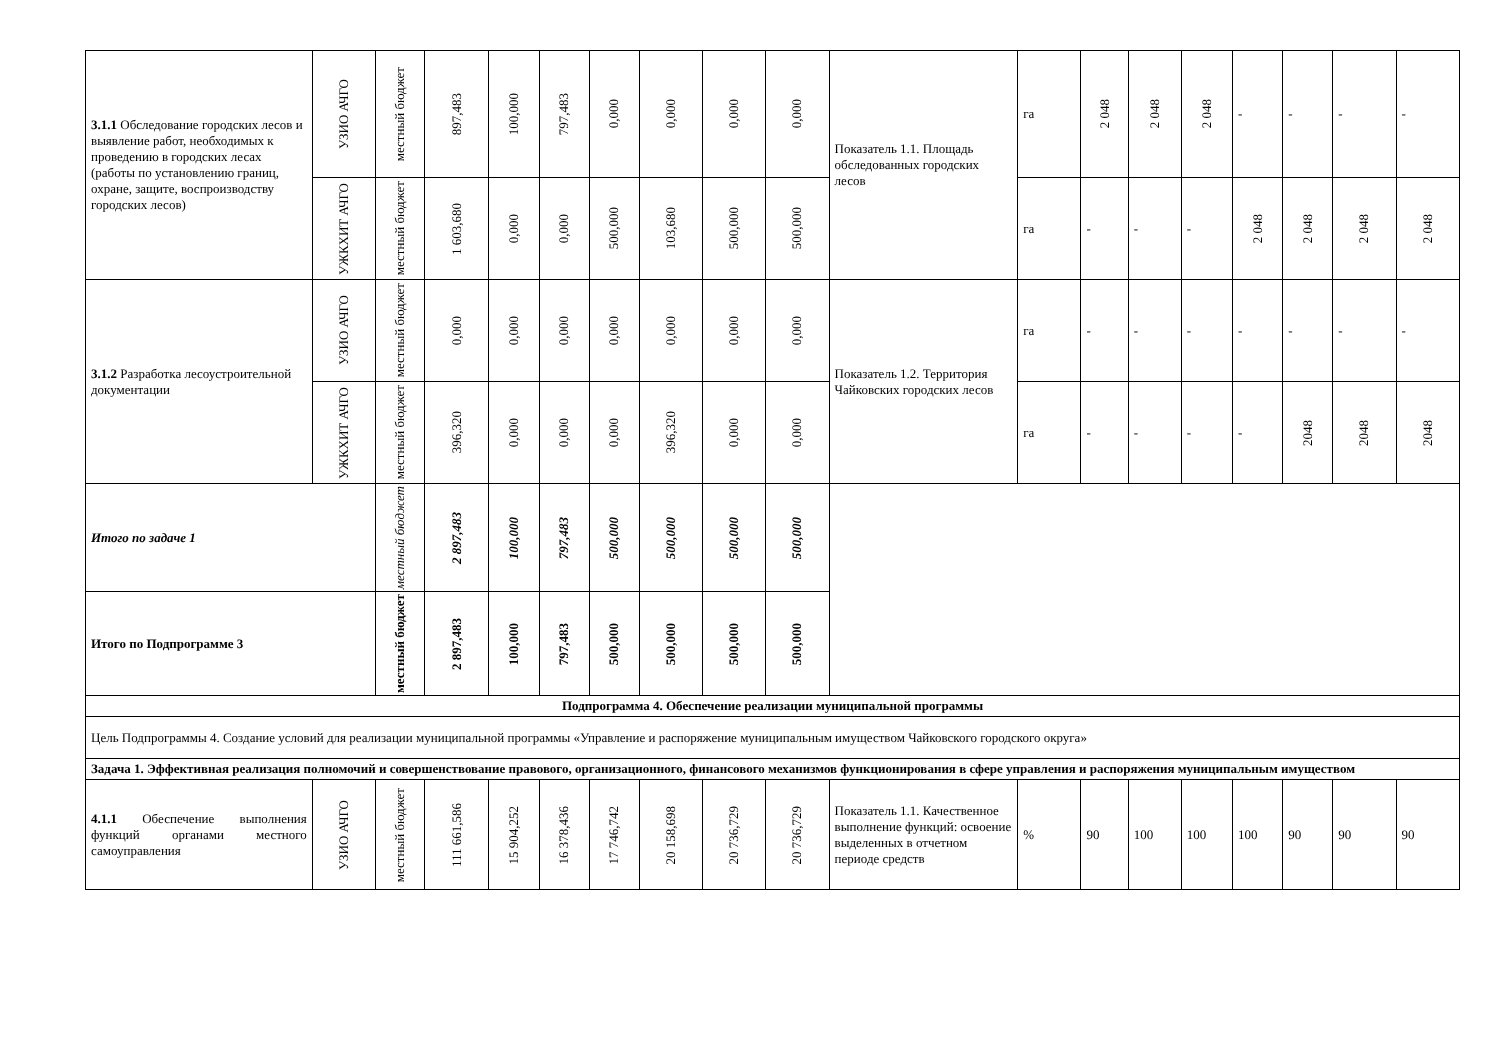| 3.1.1 Обследование городских лесов и выявление работ, необходимых к проведению в городских лесах (работы по установлению границ, охране, защите, воспроизводству городских лесов) | УЗИО АЧГО | местный бюджет | 897,483 | 100,000 | 797,483 | 0,000 | 0,000 | 0,000 | 0,000 | Показатель 1.1. Площадь обследованных городских лесов | га | 2 048 | 2 048 | 2 048 | - | - | - | - |
| | УЖКХИТ АЧГО | местный бюджет | 1 603,680 | 0,000 | 0,000 | 500,000 | 103,680 | 500,000 | 500,000 | | га | - | - | - | 2 048 | 2 048 | 2 048 | 2 048 |
| 3.1.2 Разработка лесоустроительной документации | УЗИО АЧГО | местный бюджет | 0,000 | 0,000 | 0,000 | 0,000 | 0,000 | 0,000 | 0,000 | Показатель 1.2. Территория Чайковских городских лесов | га | - | - | - | - | - | - | - |
| | УЖКХИТ АЧГО | местный бюджет | 396,320 | 0,000 | 0,000 | 0,000 | 396,320 | 0,000 | 0,000 | | га | - | - | - | - | 2048 | 2048 | 2048 |
| Итого по задаче 1 | | местный бюджет | 2 897,483 | 100,000 | 797,483 | 500,000 | 500,000 | 500,000 | 500,000 | | | | | | | | | |
| Итого по Подпрограмме 3 | | местный бюджет | 2 897,483 | 100,000 | 797,483 | 500,000 | 500,000 | 500,000 | 500,000 | | | | | | | | | |
| Подпрограмма 4. Обеспечение реализации муниципальной программы | | | | | | | | | | | | | | | | | | |
| Цель Подпрограммы 4. Создание условий для реализации муниципальной программы «Управление и распоряжение муниципальным имуществом Чайковского городского округа» | | | | | | | | | | | | | | | | | | |
| Задача 1. Эффективная реализация полномочий и совершенствование правового, организационного, финансового механизмов функционирования в сфере управления и распоряжения муниципальным имуществом | | | | | | | | | | | | | | | | | | |
| 4.1.1 Обеспечение выполнения функций органами местного самоуправления | УЗИО АЧГО | местный бюджет | 111 661,586 | 15 904,252 | 16 378,436 | 17 746,742 | 20 158,698 | 20 736,729 | 20 736,729 | Показатель 1.1. Качественное выполнение функций: освоение выделенных в отчетном периоде средств | % | 90 | 100 | 100 | 100 | 90 | 90 | 90 |